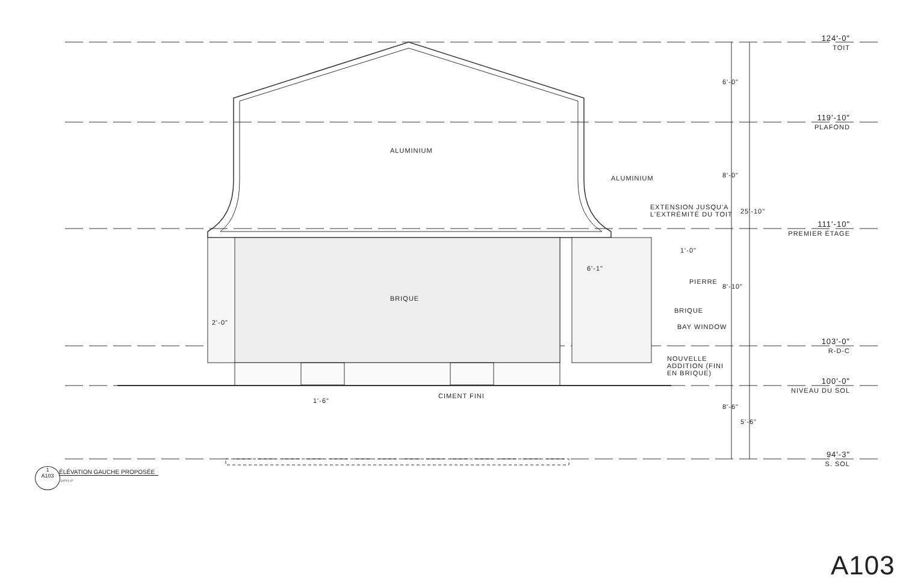ALUMINIUM
ALUMINIUM
EXTENSION JUSQU'A
L'EXTRÉMITÉ DU TOIT
1'-0"
6'-1"
PIERRE
BRIQUE
BRIQUE
2'-0"
BAY WINDOW
NOUVELLE
ADDITION (FINI
EN BRIQUE)
CIMENT FINI
1'-6"
6'-0"
8'-0"
25'-10"
8'-10"
8'-6"
5'-6"
124'-0"
TOIT
119'-10"
PLAFOND
111'-10"
PREMIER ÉTAGE
103'-0"
R-D-C
100'-0"
NIVEAU DU SOL
94'-3"
S. SOL
1
A103
ÉLÉVATION GAUCHE PROPOSÉE
1/4"=1'-0"
A103